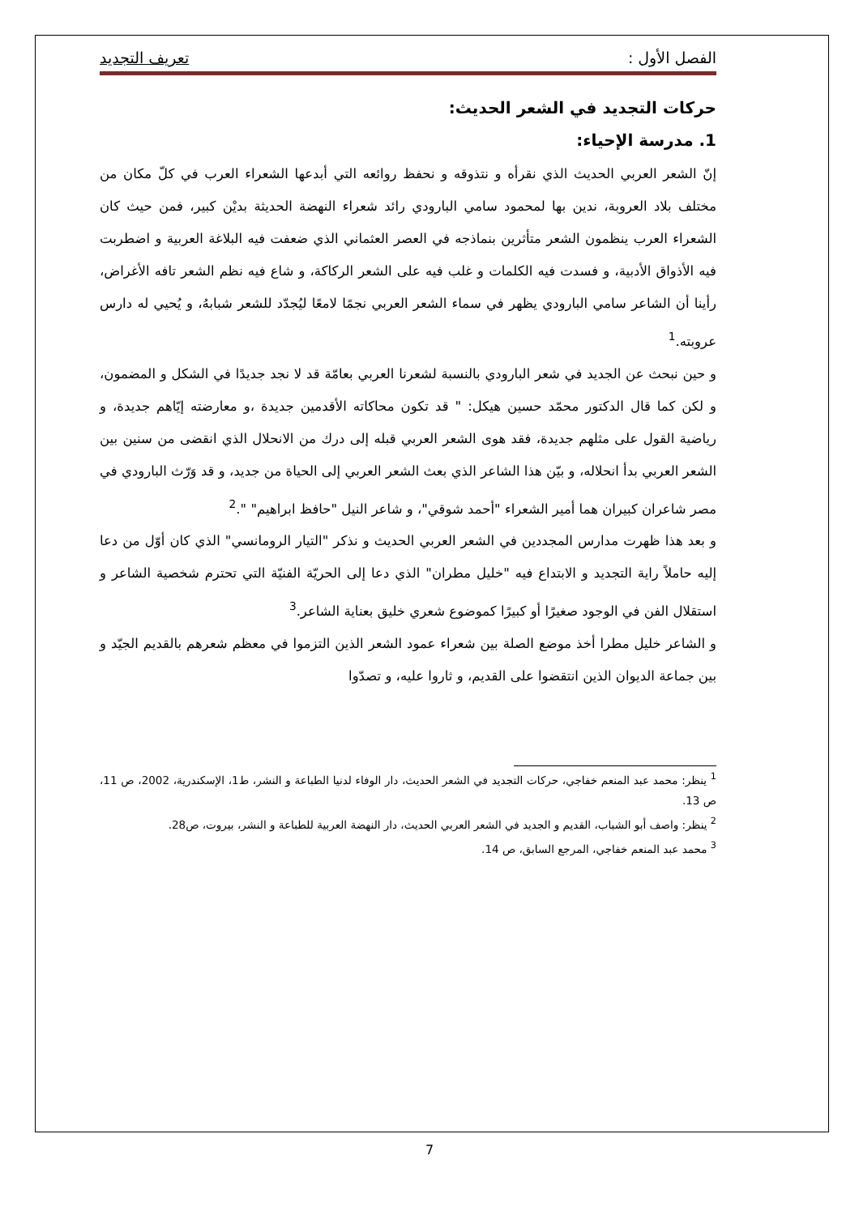الفصل الأول : تعريف التجديد
حركات التجديد في الشعر الحديث:
1. مدرسة الإحياء:
إنّ الشعر العربي الحديث الذي نقرأه و نتذوقه و نحفظ روائعه التي أبدعها الشعراء العرب في كلّ مكان من مختلف بلاد العروبة، ندين بها لمحمود سامي البارودي رائد شعراء النهضة الحديثة بديْن كبير، فمن حيث كان الشعراء العرب ينظمون الشعر متأثرين بنماذجه في العصر العثماني الذي ضعفت فيه البلاغة العربية و اضطربت فيه الأذواق الأدبية، و فسدت فيه الكلمات و غلب فيه على الشعر الركاكة، و شاع فيه نظم الشعر تافه الأغراض، رأينا أن الشاعر سامي البارودي يظهر في سماء الشعر العربي نجمًا لامعًا ليُجدّد للشعر شبابهُ، و يُحيي له دارس عروبته.<sup>1</sup>
و حين نبحث عن الجديد في شعر البارودي بالنسبة لشعرنا العربي بعامّة قد لا نجد جديدًا في الشكل و المضمون، و لكن كما قال الدكتور محمّد حسين هيكل: " قد تكون محاكاته الأقدمين جديدة ،و معارضته إيّاهم جديدة، و رياضية القول على مثلهم جديدة، فقد هوى الشعر العربي قبله إلى درك من الانحلال الذي انقضى من سنين بين الشعر العربي بدأ انحلاله، و بيّن هذا الشاعر الذي بعث الشعر العربي إلى الحياة من جديد، و قد وَرّث البارودي في مصر شاعران كبيران هما أمير الشعراء "أحمد شوقي"، و شاعر النيل "حافظ ابراهيم" ".<sup>2</sup>
و بعد هذا ظهرت مدارس المجددين في الشعر العربي الحديث و نذكر "التيار الرومانسي" الذي كان أوّل من دعا إليه حاملاً راية التجديد و الابتداع فيه "خليل مطران" الذي دعا إلى الحريّة الفنيّة التي تحترم شخصية الشاعر و استقلال الفن في الوجود صغيرًا أو كبيرًا كموضوع شعري خليق بعناية الشاعر.<sup>3</sup>
و الشاعر خليل مطرا أخذ موضع الصلة بين شعراء عمود الشعر الذين التزموا في معظم شعرهم بالقديم الجيّد و بين جماعة الديوان الذين انتقضوا على القديم، و ثاروا عليه، و تصدّوا
<sup>1</sup> ينظر: محمد عبد المنعم خفاجي، حركات التجديد في الشعر الحديث، دار الوفاء لدنيا الطباعة و النشر، ط1، الإسكندرية، 2002، ص 11، ص 13.
<sup>2</sup> ينظر: واصف أبو الشباب، القديم و الجديد في الشعر العربي الحديث، دار النهضة العربية للطباعة و النشر، بيروت، ص28.
<sup>3</sup> محمد عبد المنعم خفاجي، المرجع السابق، ص 14.
7